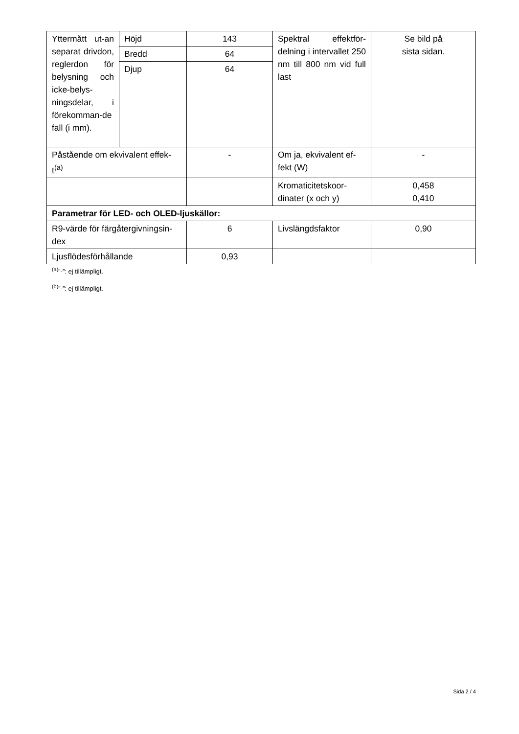| Yttermått ut-an separat drivdon, reglerdon för belysning och icke-belys-ningsdelar, i förekomman-de fall (i mm). | Höjd | 143 | Spektral effektför-delning i intervallet 250 nm till 800 nm vid full last | Se bild på sista sidan. |
| | Bredd | 64 | | |
| | Djup | 64 | | |
| Påstående om ekvivalent effek-t<sup>(a)</sup> | | - | Om ja, ekvivalent ef-fekt (W) | - |
| | | | Kromaticitetskoor-dinater (x och y) | 0,458 0,410 |
| Parametrar för LED- och OLED-ljuskällor: | | | | |
| R9-värde för färgåtergivningsin-dex | | 6 | Livslängdsfaktor | 0,90 |
| Ljusflödesförhållande | | 0,93 | | |
<sup>(a)</sup>”-”: ej tillämpligt.
<sup>(b)</sup>”-”: ej tillämpligt.
Sida 2 / 4